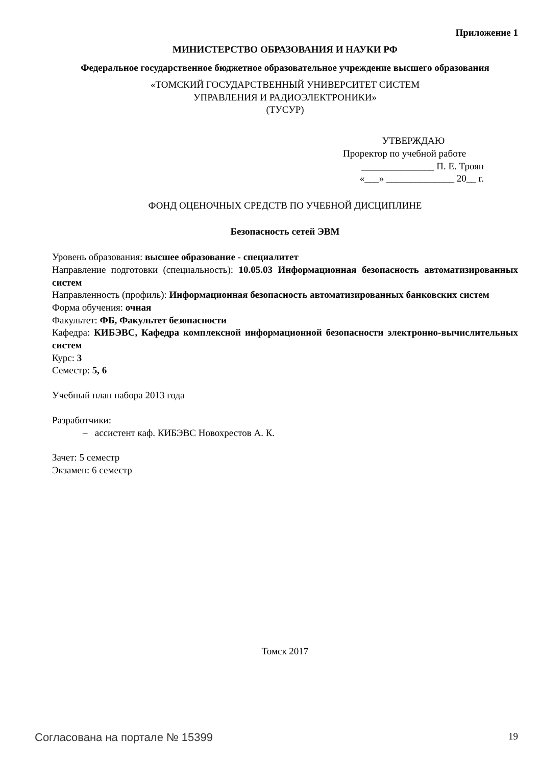Приложение 1
МИНИСТЕРСТВО ОБРАЗОВАНИЯ И НАУКИ РФ
Федеральное государственное бюджетное образовательное учреждение высшего образования
«ТОМСКИЙ ГОСУДАРСТВЕННЫЙ УНИВЕРСИТЕТ СИСТЕМ
УПРАВЛЕНИЯ И РАДИОЭЛЕКТРОНИКИ»
(ТУСУР)
УТВЕРЖДАЮ
Проректор по учебной работе
_______________ П. Е. Троян
«___» ______________ 20__ г.
ФОНД ОЦЕНОЧНЫХ СРЕДСТВ ПО УЧЕБНОЙ ДИСЦИПЛИНЕ
Безопасность сетей ЭВМ
Уровень образования: высшее образование - специалитет
Направление подготовки (специальность): 10.05.03 Информационная безопасность автоматизированных систем
Направленность (профиль): Информационная безопасность автоматизированных банковских систем
Форма обучения: очная
Факультет: ФБ, Факультет безопасности
Кафедра: КИБЭВС, Кафедра комплексной информационной безопасности электронно-вычислительных систем
Курс: 3
Семестр: 5, 6
Учебный план набора 2013 года
Разработчики:
– ассистент каф. КИБЭВС Новохрестов А. К.
Зачет: 5 семестр
Экзамен: 6 семестр
Томск 2017
Согласована на портале № 15399 19